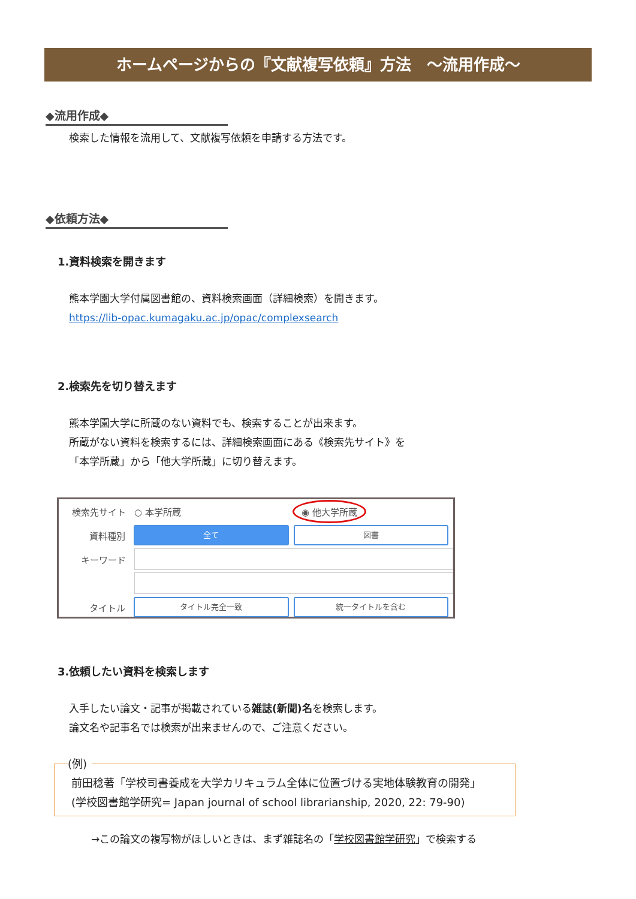ホームページからの『文献複写依頼』方法　～流用作成～
◆流用作成◆
検索した情報を流用して、文献複写依頼を申請する方法です。
◆依頼方法◆
1.資料検索を開きます
熊本学園大学付属図書館の、資料検索画面（詳細検索）を開きます。
https://lib-opac.kumagaku.ac.jp/opac/complexsearch
2.検索先を切り替えます
熊本学園大学に所蔵のない資料でも、検索することが出来ます。
所蔵がない資料を検索するには、詳細検索画面にある《検索先サイト》を
「本学所蔵」から「他大学所蔵」に切り替えます。
検索先サイト ○ 本学所蔵 ◉ 他大学所蔵
資料種別 全て 図書
キーワード
タイトル タイトル完全一致 統一タイトルを含む
3.依頼したい資料を検索します
入手したい論文・記事が掲載されている雑誌(新聞)名を検索します。
論文名や記事名では検索が出来ませんので、ご注意ください。
(例)
前田稔著「学校司書養成を大学カリキュラム全体に位置づける実地体験教育の開発」
(学校図書館学研究= Japan journal of school librarianship, 2020, 22: 79-90)
→この論文の複写物がほしいときは、まず雑誌名の「学校図書館学研究」で検索する